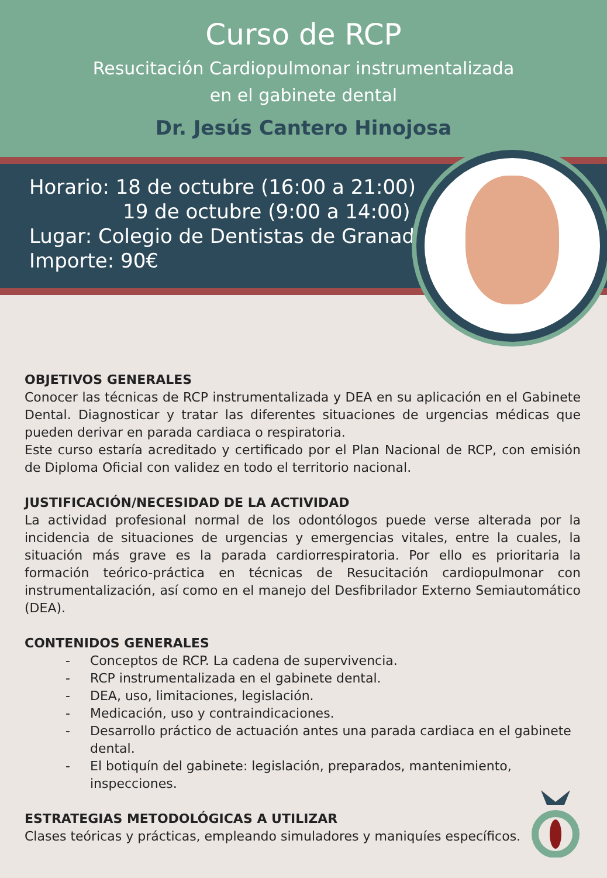Curso de RCP
Resucitación Cardiopulmonar instrumentalizada
en el gabinete dental
Dr. Jesús Cantero Hinojosa
Horario: 18 de octubre (16:00 a 21:00)
19 de octubre (9:00 a 14:00)
Lugar: Colegio de Dentistas de Granada
Importe: 90€
OBJETIVOS GENERALES
Conocer las técnicas de RCP instrumentalizada y DEA en su aplicación en el Gabinete Dental. Diagnosticar y tratar las diferentes situaciones de urgencias médicas que pueden derivar en parada cardiaca o respiratoria.
Este curso estaría acreditado y certificado por el Plan Nacional de RCP, con emisión de Diploma Oficial con validez en todo el territorio nacional.
JUSTIFICACIÓN/NECESIDAD DE LA ACTIVIDAD
La actividad profesional normal de los odontólogos puede verse alterada por la incidencia de situaciones de urgencias y emergencias vitales, entre la cuales, la situación más grave es la parada cardiorrespiratoria. Por ello es prioritaria la formación teórico-práctica en técnicas de Resucitación cardiopulmonar con instrumentalización, así como en el manejo del Desfibrilador Externo Semiautomático (DEA).
CONTENIDOS GENERALES
- Conceptos de RCP. La cadena de supervivencia.
- RCP instrumentalizada en el gabinete dental.
- DEA, uso, limitaciones, legislación.
- Medicación, uso y contraindicaciones.
- Desarrollo práctico de actuación antes una parada cardiaca en el gabinete dental.
- El botiquín del gabinete: legislación, preparados, mantenimiento, inspecciones.
ESTRATEGIAS METODOLÓGICAS A UTILIZAR
Clases teóricas y prácticas, empleando simuladores y maniquíes específicos.